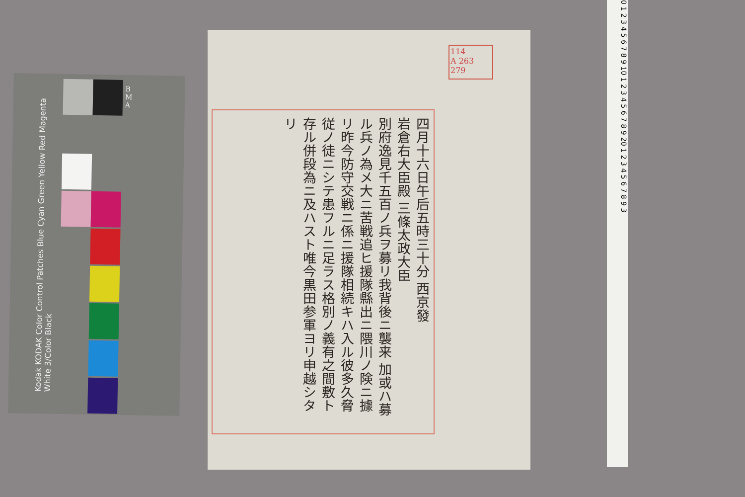Kodak KODAK Color Control Patches Blue Cyan Green Yellow Red Magenta White 3/Color Black
B M A
114
A 263
279
四月十六日午后五時三十分 西京發
岩倉右大臣殿 三條太政大臣
別府逸見千五百ノ兵ヲ募リ我背後ニ襲来 加或ハ募ル兵ノ為メ大ニ苦戦追ヒ援隊縣出ニ隈川ノ険ニ據リ昨今防守交戦ニ係ニ援隊相続キハ入ル彼多久脅従ノ徒ニシテ患フルニ足ラス格別ノ義有之間敷ト存ル併段為ニ及ハスト唯今黒田参軍ヨリ申越シタリ
0 1 2 3 4 5 6 7 8 9 10 1 2 3 4 5 6 7 8 9 20 1 2 3 4 5 6 7 8 9 3